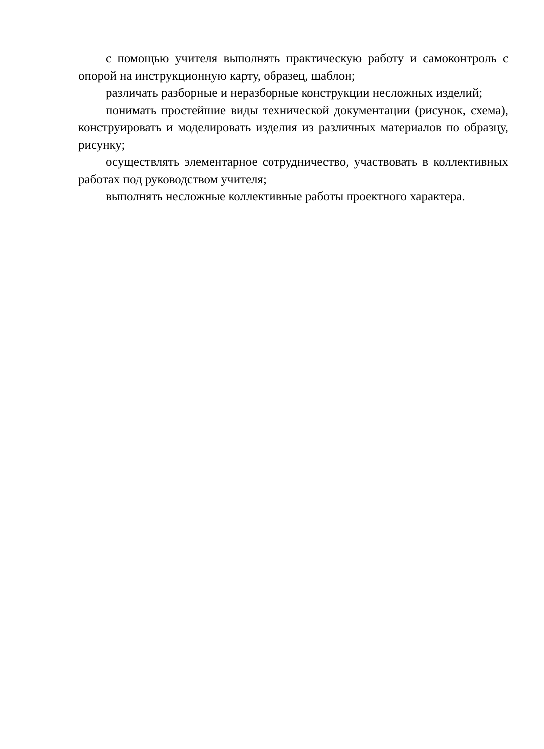с помощью учителя выполнять практическую работу и самоконтроль с опорой на инструкционную карту, образец, шаблон;
различать разборные и неразборные конструкции несложных изделий;
понимать простейшие виды технической документации (рисунок, схема), конструировать и моделировать изделия из различных материалов по образцу, рисунку;
осуществлять элементарное сотрудничество, участвовать в коллективных работах под руководством учителя;
выполнять несложные коллективные работы проектного характера.